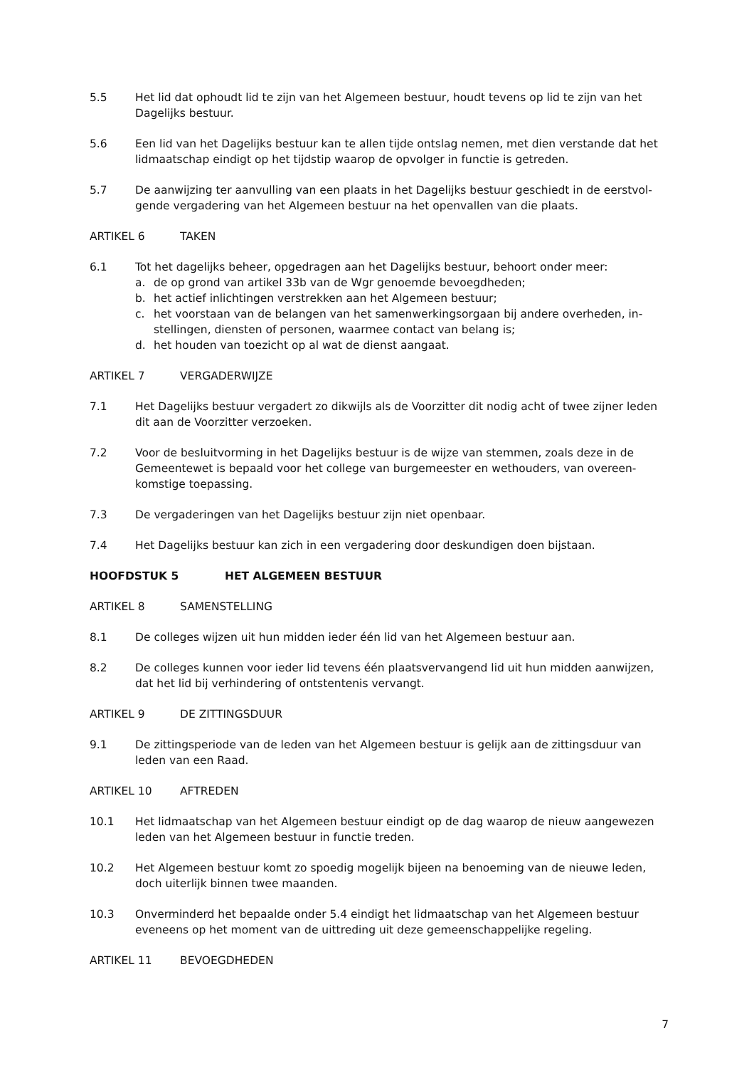5.5 Het lid dat ophoudt lid te zijn van het Algemeen bestuur, houdt tevens op lid te zijn van het Dagelijks bestuur.
5.6 Een lid van het Dagelijks bestuur kan te allen tijde ontslag nemen, met dien verstande dat het lidmaatschap eindigt op het tijdstip waarop de opvolger in functie is getreden.
5.7 De aanwijzing ter aanvulling van een plaats in het Dagelijks bestuur geschiedt in de eerstvol-gende vergadering van het Algemeen bestuur na het openvallen van die plaats.
ARTIKEL 6 TAKEN
6.1 Tot het dagelijks beheer, opgedragen aan het Dagelijks bestuur, behoort onder meer:
a. de op grond van artikel 33b van de Wgr genoemde bevoegdheden;
b. het actief inlichtingen verstrekken aan het Algemeen bestuur;
c. het voorstaan van de belangen van het samenwerkingsorgaan bij andere overheden, in-stellingen, diensten of personen, waarmee contact van belang is;
d. het houden van toezicht op al wat de dienst aangaat.
ARTIKEL 7 VERGADERWIJZE
7.1 Het Dagelijks bestuur vergadert zo dikwijls als de Voorzitter dit nodig acht of twee zijner leden dit aan de Voorzitter verzoeken.
7.2 Voor de besluitvorming in het Dagelijks bestuur is de wijze van stemmen, zoals deze in de Gemeentewet is bepaald voor het college van burgemeester en wethouders, van overeen-komstige toepassing.
7.3 De vergaderingen van het Dagelijks bestuur zijn niet openbaar.
7.4 Het Dagelijks bestuur kan zich in een vergadering door deskundigen doen bijstaan.
HOOFDSTUK 5 HET ALGEMEEN BESTUUR
ARTIKEL 8 SAMENSTELLING
8.1 De colleges wijzen uit hun midden ieder één lid van het Algemeen bestuur aan.
8.2 De colleges kunnen voor ieder lid tevens één plaatsvervangend lid uit hun midden aanwijzen, dat het lid bij verhindering of ontstentenis vervangt.
ARTIKEL 9 DE ZITTINGSDUUR
9.1 De zittingsperiode van de leden van het Algemeen bestuur is gelijk aan de zittingsduur van leden van een Raad.
ARTIKEL 10 AFTREDEN
10.1 Het lidmaatschap van het Algemeen bestuur eindigt op de dag waarop de nieuw aangewezen leden van het Algemeen bestuur in functie treden.
10.2 Het Algemeen bestuur komt zo spoedig mogelijk bijeen na benoeming van de nieuwe leden, doch uiterlijk binnen twee maanden.
10.3 Onverminderd het bepaalde onder 5.4 eindigt het lidmaatschap van het Algemeen bestuur eveneens op het moment van de uittreding uit deze gemeenschappelijke regeling.
ARTIKEL 11 BEVOEGDHEDEN
7